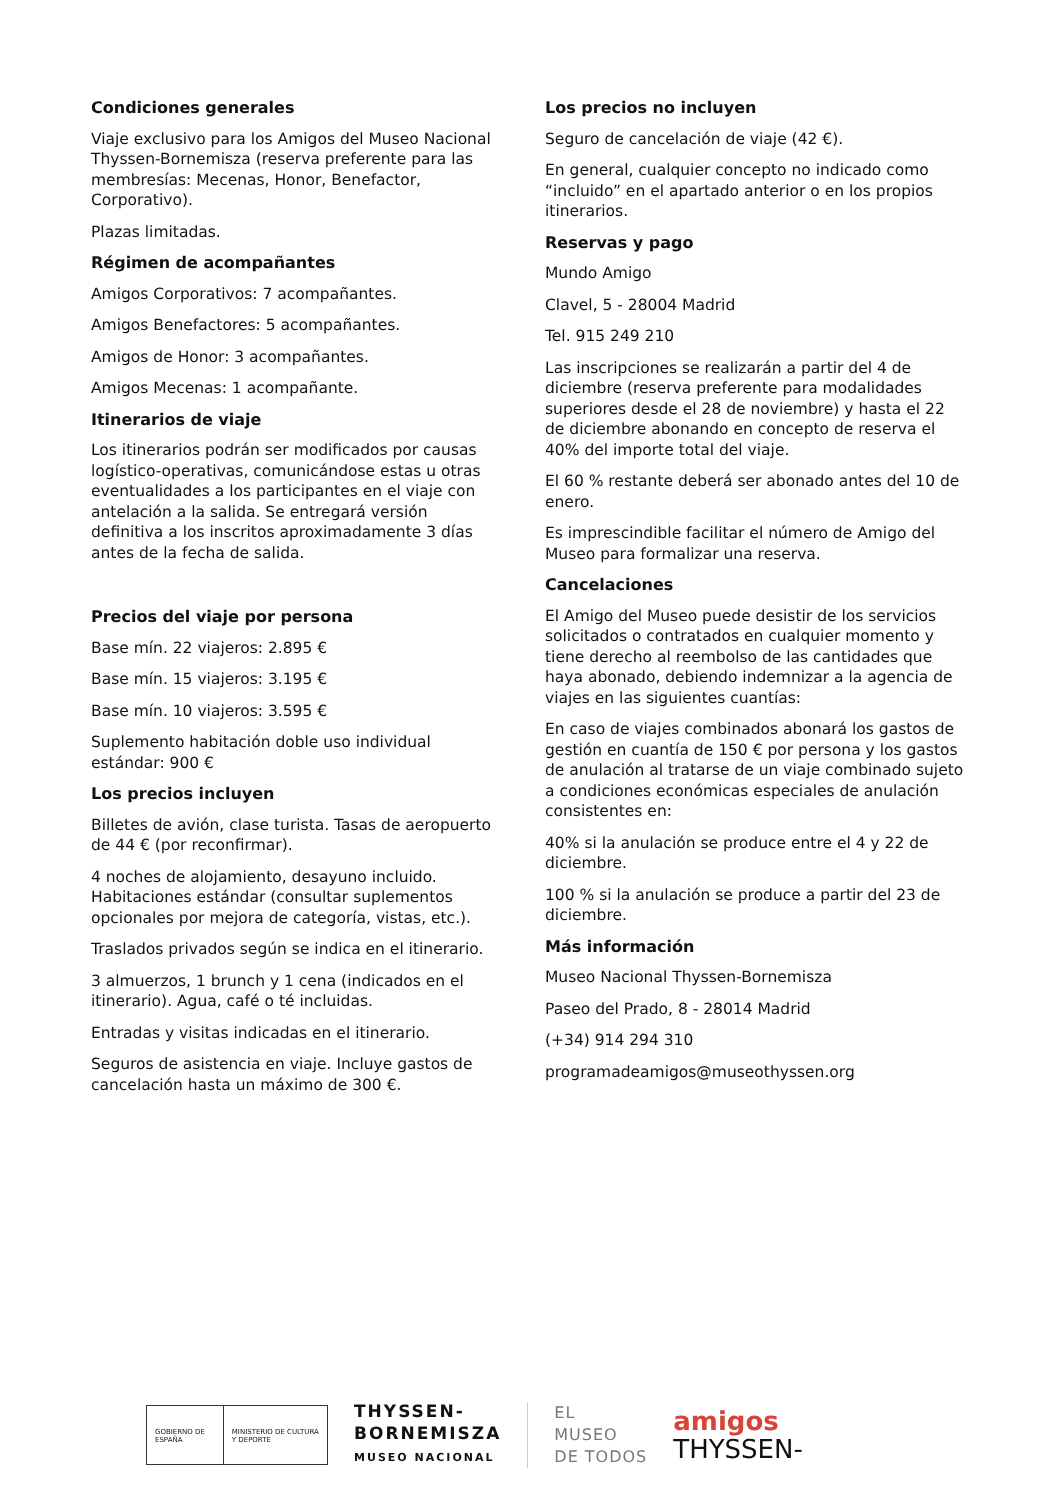Condiciones generales
Viaje exclusivo para los Amigos del Museo Nacional Thyssen-Bornemisza (reserva preferente para las membresías: Mecenas, Honor, Benefactor, Corporativo).
Plazas limitadas.
Régimen de acompañantes
Amigos Corporativos: 7 acompañantes.
Amigos Benefactores: 5 acompañantes.
Amigos de Honor: 3 acompañantes.
Amigos Mecenas: 1 acompañante.
Itinerarios de viaje
Los itinerarios podrán ser modificados por causas logístico-operativas, comunicándose estas u otras eventualidades a los participantes en el viaje con antelación a la salida. Se entregará versión definitiva a los inscritos aproximadamente 3 días antes de la fecha de salida.
Precios del viaje por persona
Base mín. 22 viajeros: 2.895 €
Base mín. 15 viajeros: 3.195 €
Base mín. 10 viajeros: 3.595 €
Suplemento habitación doble uso individual estándar: 900 €
Los precios incluyen
Billetes de avión, clase turista. Tasas de aeropuerto de 44 € (por reconfirmar).
4 noches de alojamiento, desayuno incluido. Habitaciones estándar (consultar suplementos opcionales por mejora de categoría, vistas, etc.).
Traslados privados según se indica en el itinerario.
3 almuerzos, 1 brunch y 1 cena (indicados en el itinerario). Agua, café o té incluidas.
Entradas y visitas indicadas en el itinerario.
Seguros de asistencia en viaje. Incluye gastos de cancelación hasta un máximo de 300 €.
Los precios no incluyen
Seguro de cancelación de viaje (42 €).
En general, cualquier concepto no indicado como “incluido” en el apartado anterior o en los propios itinerarios.
Reservas y pago
Mundo Amigo
Clavel, 5 - 28004 Madrid
Tel. 915 249 210
Las inscripciones se realizarán a partir del 4 de diciembre (reserva preferente para modalidades superiores desde el 28 de noviembre) y hasta el 22 de diciembre abonando en concepto de reserva el 40% del importe total del viaje.
El 60 % restante deberá ser abonado antes del 10 de enero.
Es imprescindible facilitar el número de Amigo del Museo para formalizar una reserva.
Cancelaciones
El Amigo del Museo puede desistir de los servicios solicitados o contratados en cualquier momento y tiene derecho al reembolso de las cantidades que haya abonado, debiendo indemnizar a la agencia de viajes en las siguientes cuantías:
En caso de viajes combinados abonará los gastos de gestión en cuantía de 150 € por persona y los gastos de anulación al tratarse de un viaje combinado sujeto a condiciones económicas especiales de anulación consistentes en:
40% si la anulación se produce entre el 4 y 22 de diciembre.
100 % si la anulación se produce a partir del 23 de diciembre.
Más información
Museo Nacional Thyssen-Bornemisza
Paseo del Prado, 8 - 28014 Madrid
(+34) 914 294 310
programadeamigos@museothyssen.org
GOBIERNO DE ESPAÑA MINISTERIO DE CULTURA Y DEPORTE
THYSSEN-
BORNEMISZA
MUSEO NACIONAL
EL
MUSEO
DE TODOS
amigos
THYSSEN-